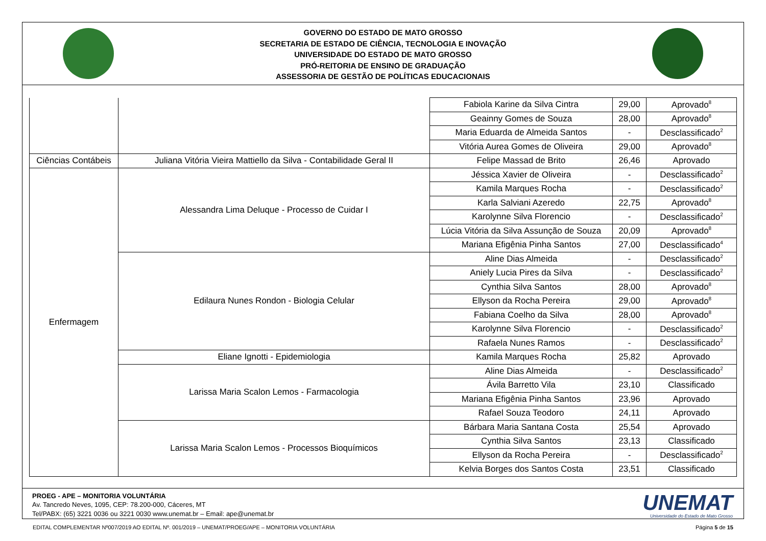GOVERNO DO ESTADO DE MATO GROSSO
SECRETARIA DE ESTADO DE CIÊNCIA, TECNOLOGIA E INOVAÇÃO
UNIVERSIDADE DO ESTADO DE MATO GROSSO
PRÓ-REITORIA DE ENSINO DE GRADUAÇÃO
ASSESSORIA DE GESTÃO DE POLÍTICAS EDUCACIONAIS
| | | Fabiola Karine da Silva Cintra | 29,00 | Aprovado<sup>8</sup> |
| | | Geainny Gomes de Souza | 28,00 | Aprovado<sup>8</sup> |
| | | Maria Eduarda de Almeida Santos | - | Desclassificado<sup>2</sup> |
| | | Vitória Aurea Gomes de Oliveira | 29,00 | Aprovado<sup>8</sup> |
| Ciências Contábeis | Juliana Vitória Vieira Mattiello da Silva - Contabilidade Geral II | Felipe Massad de Brito | 26,46 | Aprovado |
| Enfermagem | Alessandra Lima Deluque - Processo de Cuidar I | Jéssica Xavier de Oliveira | - | Desclassificado<sup>2</sup> |
| | | Kamila Marques Rocha | - | Desclassificado<sup>2</sup> |
| | | Karla Salviani Azeredo | 22,75 | Aprovado<sup>8</sup> |
| | | Karolynne Silva Florencio | - | Desclassificado<sup>2</sup> |
| | | Lúcia Vitória da Silva Assunção de Souza | 20,09 | Aprovado<sup>8</sup> |
| | | Mariana Efigênia Pinha Santos | 27,00 | Desclassificado<sup>4</sup> |
| | Edilaura Nunes Rondon - Biologia Celular | Aline Dias Almeida | - | Desclassificado<sup>2</sup> |
| | | Aniely Lucia Pires da Silva | - | Desclassificado<sup>2</sup> |
| | | Cynthia Silva Santos | 28,00 | Aprovado<sup>8</sup> |
| | | Ellyson da Rocha Pereira | 29,00 | Aprovado<sup>8</sup> |
| | | Fabiana Coelho da Silva | 28,00 | Aprovado<sup>8</sup> |
| | | Karolynne Silva Florencio | - | Desclassificado<sup>2</sup> |
| | | Rafaela Nunes Ramos | - | Desclassificado<sup>2</sup> |
| | Eliane Ignotti - Epidemiologia | Kamila Marques Rocha | 25,82 | Aprovado |
| | Larissa Maria Scalon Lemos - Farmacologia | Aline Dias Almeida | - | Desclassificado<sup>2</sup> |
| | | Ávila Barretto Vila | 23,10 | Classificado |
| | | Mariana Efigênia Pinha Santos | 23,96 | Aprovado |
| | | Rafael Souza Teodoro | 24,11 | Aprovado |
| | Larissa Maria Scalon Lemos - Processos Bioquímicos | Bárbara Maria Santana Costa | 25,54 | Aprovado |
| | | Cynthia Silva Santos | 23,13 | Classificado |
| | | Ellyson da Rocha Pereira | - | Desclassificado<sup>2</sup> |
| | | Kelvia Borges dos Santos Costa | 23,51 | Classificado |
PROEG - APE – MONITORIA VOLUNTÁRIA
Av. Tancredo Neves, 1095, CEP: 78.200-000, Cáceres, MT
Tel/PABX: (65) 3221 0036 ou 3221 0030 www.unemat.br – Email: ape@unemat.br
UNEMAT
Universidade do Estado de Mato Grosso
EDITAL COMPLEMENTAR Nº007/2019 AO EDITAL Nº. 001/2019 – UNEMAT/PROEG/APE – MONITORIA VOLUNTÁRIA Página 5 de 15